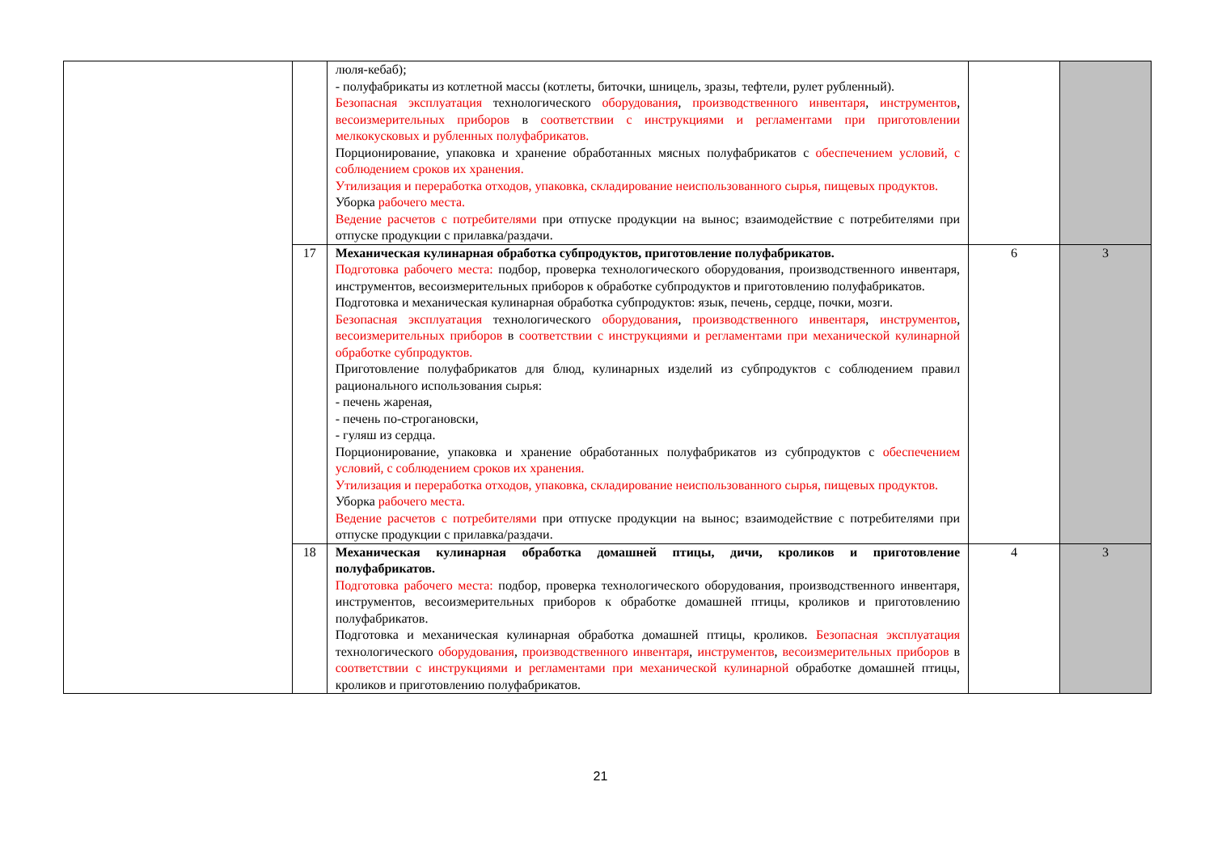| | | люля-кебаб); - полуфабрикаты из котлетной массы (котлеты, биточки, шницель, зразы, тефтели, рулет рубленный). Безопасная эксплуатация технологического оборудования , производственного инвентаря , инструментов , весоизмерительных приборов в соответствии с инструкциями и регламентами при приготовлении мелкокусковых и рубленных полуфабрикатов. Порционирование, упаковка и хранение обработанных мясных полуфабрикатов с обеспечением условий, с соблюдением сроков их хранения. Утилизация и переработка отходов, упаковка, складирование неиспользованного сырья, пищевых продуктов. Уборка рабочего места. Ведение расчетов с потребителями при отпуске продукции на вынос; взаимодействие с потребителями при отпуске продукции с прилавка/раздачи. | | |
| | 17 | Механическая кулинарная обработка субпродуктов, приготовление полуфабрикатов. Подготовка рабочего места: подбор, проверка технологического оборудования, производственного инвентаря, инструментов, весоизмерительных приборов к обработке субпродуктов и приготовлению полуфабрикатов. Подготовка и механическая кулинарная обработка субпродуктов: язык, печень, сердце, почки, мозги. Безопасная эксплуатация технологического оборудования , производственного инвентаря , инструментов , весоизмерительных приборов в соответствии с инструкциями и регламентами при механической кулинарной обработке субпродуктов. Приготовление полуфабрикатов для блюд, кулинарных изделий из субпродуктов с соблюдением правил рационального использования сырья: - печень жареная, - печень по-строгановски, - гуляш из сердца. Порционирование, упаковка и хранение обработанных полуфабрикатов из субпродуктов с обеспечением условий, с соблюдением сроков их хранения. Утилизация и переработка отходов, упаковка, складирование неиспользованного сырья, пищевых продуктов. Уборка рабочего места. Ведение расчетов с потребителями при отпуске продукции на вынос; взаимодействие с потребителями при отпуске продукции с прилавка/раздачи. | 6 | 3 |
| | 18 | Механическая кулинарная обработка домашней птицы, дичи, кроликов и приготовление полуфабрикатов. Подготовка рабочего места: подбор, проверка технологического оборудования, производственного инвентаря, инструментов, весоизмерительных приборов к обработке домашней птицы, кроликов и приготовлению полуфабрикатов. Подготовка и механическая кулинарная обработка домашней птицы, кроликов. Безопасная эксплуатация технологического оборудования , производственного инвентаря , инструментов , весоизмерительных приборов в соответствии с инструкциями и регламентами при механической кулинарной обработке домашней птицы, кроликов и приготовлению полуфабрикатов. | 4 | 3 |
21